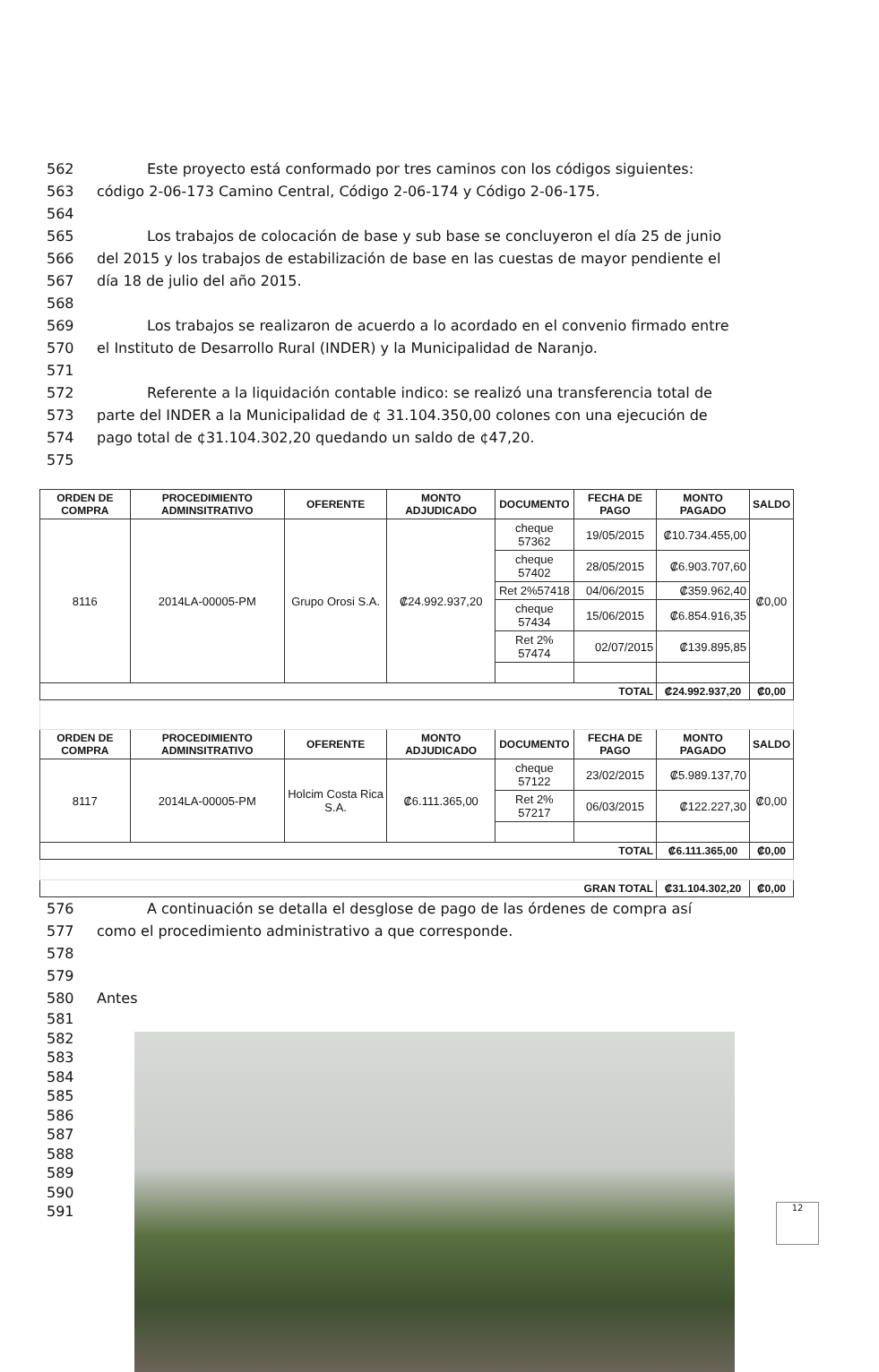562 Este proyecto está conformado por tres caminos con los códigos siguientes:
563 código 2-06-173 Camino Central, Código 2-06-174 y Código 2-06-175.
564
565 Los trabajos de colocación de base y sub base se concluyeron el día 25 de junio
566 del 2015 y los trabajos de estabilización de base en las cuestas de mayor pendiente el
567 día 18 de julio del año 2015.
568
569 Los trabajos se realizaron de acuerdo a lo acordado en el convenio firmado entre
570 el Instituto de Desarrollo Rural (INDER) y la Municipalidad de Naranjo.
571
572 Referente a la liquidación contable indico: se realizó una transferencia total de
573 parte del INDER a la Municipalidad de ¢ 31.104.350,00 colones con una ejecución de
574 pago total de ¢31.104.302,20 quedando un saldo de ¢47,20.
575
| ORDEN DE COMPRA | PROCEDIMIENTO ADMINSITRATIVO | OFERENTE | MONTO ADJUDICADO | DOCUMENTO | FECHA DE PAGO | MONTO PAGADO | SALDO |
| --- | --- | --- | --- | --- | --- | --- | --- |
| 8116 | 2014LA-00005-PM | Grupo Orosi S.A. | ₡24.992.937,20 | cheque 57362 | 19/05/2015 | ₡10.734.455,00 | ₡0,00 |
| | | | | cheque 57402 | 28/05/2015 | ₡6.903.707,60 | |
| | | | | Ret 2%57418 | 04/06/2015 | ₡359.962,40 | |
| | | | | cheque 57434 | 15/06/2015 | ₡6.854.916,35 | |
| | | | | Ret 2% 57474 | 02/07/2015 | ₡139.895,85 | |
| TOTAL | | | | | | ₡24.992.937,20 | ₡0,00 |
| ORDEN DE COMPRA | PROCEDIMIENTO ADMINSITRATIVO | OFERENTE | MONTO ADJUDICADO | DOCUMENTO | FECHA DE PAGO | MONTO PAGADO | SALDO |
| 8117 | 2014LA-00005-PM | Holcim Costa Rica S.A. | ₡6.111.365,00 | cheque 57122 | 23/02/2015 | ₡5.989.137,70 | ₡0,00 |
| | | | | Ret 2% 57217 | 06/03/2015 | ₡122.227,30 | |
| TOTAL | | | | | | ₡6.111.365,00 | ₡0,00 |
| GRAN TOTAL | | | | | | ₡31.104.302,20 | ₡0,00 |
576 A continuación se detalla el desglose de pago de las órdenes de compra así
577 como el procedimiento administrativo a que corresponde.
578
579
580 Antes
581
582
583
584
585
586
587
588
589
590
591
12